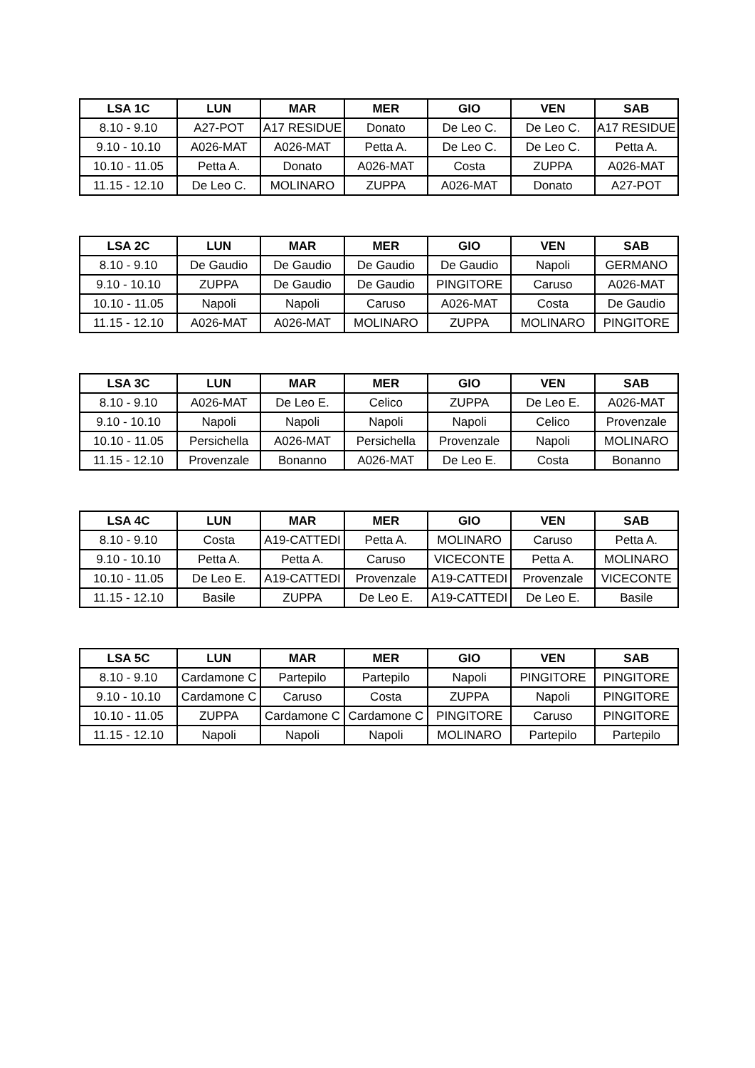| LSA 1C | LUN | MAR | MER | GIO | VEN | SAB |
| --- | --- | --- | --- | --- | --- | --- |
| 8.10 - 9.10 | A27-POT | A17 RESIDUE | Donato | De Leo C. | De Leo C. | A17 RESIDUE |
| 9.10 - 10.10 | A026-MAT | A026-MAT | Petta A. | De Leo C. | De Leo C. | Petta A. |
| 10.10 - 11.05 | Petta A. | Donato | A026-MAT | Costa | ZUPPA | A026-MAT |
| 11.15 - 12.10 | De Leo C. | MOLINARO | ZUPPA | A026-MAT | Donato | A27-POT |
| LSA 2C | LUN | MAR | MER | GIO | VEN | SAB |
| --- | --- | --- | --- | --- | --- | --- |
| 8.10 - 9.10 | De Gaudio | De Gaudio | De Gaudio | De Gaudio | Napoli | GERMANO |
| 9.10 - 10.10 | ZUPPA | De Gaudio | De Gaudio | PINGITORE | Caruso | A026-MAT |
| 10.10 - 11.05 | Napoli | Napoli | Caruso | A026-MAT | Costa | De Gaudio |
| 11.15 - 12.10 | A026-MAT | A026-MAT | MOLINARO | ZUPPA | MOLINARO | PINGITORE |
| LSA 3C | LUN | MAR | MER | GIO | VEN | SAB |
| --- | --- | --- | --- | --- | --- | --- |
| 8.10 - 9.10 | A026-MAT | De Leo E. | Celico | ZUPPA | De Leo E. | A026-MAT |
| 9.10 - 10.10 | Napoli | Napoli | Napoli | Napoli | Celico | Provenzale |
| 10.10 - 11.05 | Persichella | A026-MAT | Persichella | Provenzale | Napoli | MOLINARO |
| 11.15 - 12.10 | Provenzale | Bonanno | A026-MAT | De Leo E. | Costa | Bonanno |
| LSA 4C | LUN | MAR | MER | GIO | VEN | SAB |
| --- | --- | --- | --- | --- | --- | --- |
| 8.10 - 9.10 | Costa | A19-CATTEDI | Petta A. | MOLINARO | Caruso | Petta A. |
| 9.10 - 10.10 | Petta A. | Petta A. | Caruso | VICECONTE | Petta A. | MOLINARO |
| 10.10 - 11.05 | De Leo E. | A19-CATTEDI | Provenzale | A19-CATTEDI | Provenzale | VICECONTE |
| 11.15 - 12.10 | Basile | ZUPPA | De Leo E. | A19-CATTEDI | De Leo E. | Basile |
| LSA 5C | LUN | MAR | MER | GIO | VEN | SAB |
| --- | --- | --- | --- | --- | --- | --- |
| 8.10 - 9.10 | Cardamone C | Partepilo | Partepilo | Napoli | PINGITORE | PINGITORE |
| 9.10 - 10.10 | Cardamone C | Caruso | Costa | ZUPPA | Napoli | PINGITORE |
| 10.10 - 11.05 | ZUPPA | Cardamone C | Cardamone C | PINGITORE | Caruso | PINGITORE |
| 11.15 - 12.10 | Napoli | Napoli | Napoli | MOLINARO | Partepilo | Partepilo |